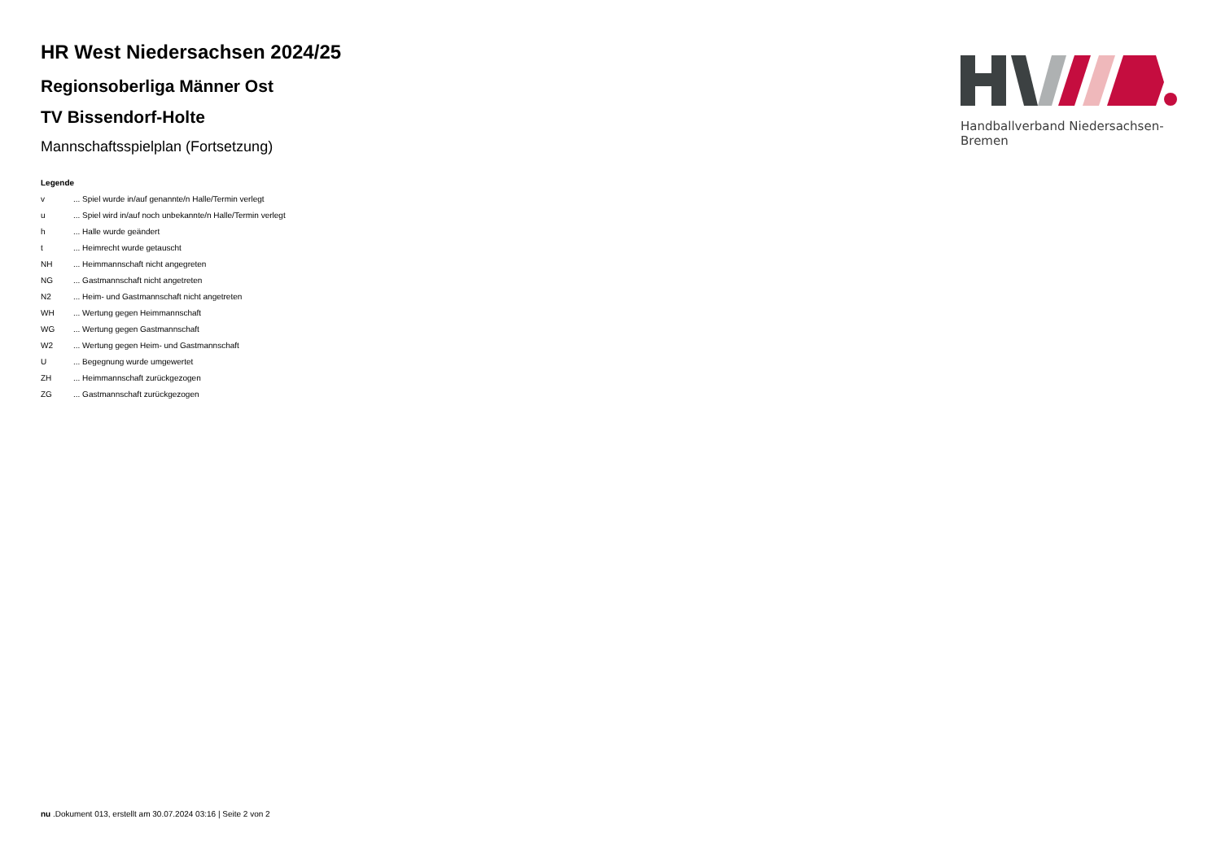HR West Niedersachsen 2024/25
Regionsoberliga Männer Ost
TV Bissendorf-Holte
Mannschaftsspielplan (Fortsetzung)
Legende
| v | ... Spiel wurde in/auf genannte/n Halle/Termin verlegt |
| u | ... Spiel wird in/auf noch unbekannte/n Halle/Termin verlegt |
| h | ... Halle wurde geändert |
| t | ... Heimrecht wurde getauscht |
| NH | ... Heimmannschaft nicht angegreten |
| NG | ... Gastmannschaft nicht angetreten |
| N2 | ... Heim- und Gastmannschaft nicht angetreten |
| WH | ... Wertung gegen Heimmannschaft |
| WG | ... Wertung gegen Gastmannschaft |
| W2 | ... Wertung gegen Heim- und Gastmannschaft |
| U | ... Begegnung wurde umgewertet |
| ZH | ... Heimmannschaft zurückgezogen |
| ZG | ... Gastmannschaft zurückgezogen |
Handballverband Niedersachsen-Bremen
nu .Dokument 013, erstellt am 30.07.2024 03:16 | Seite 2 von 2